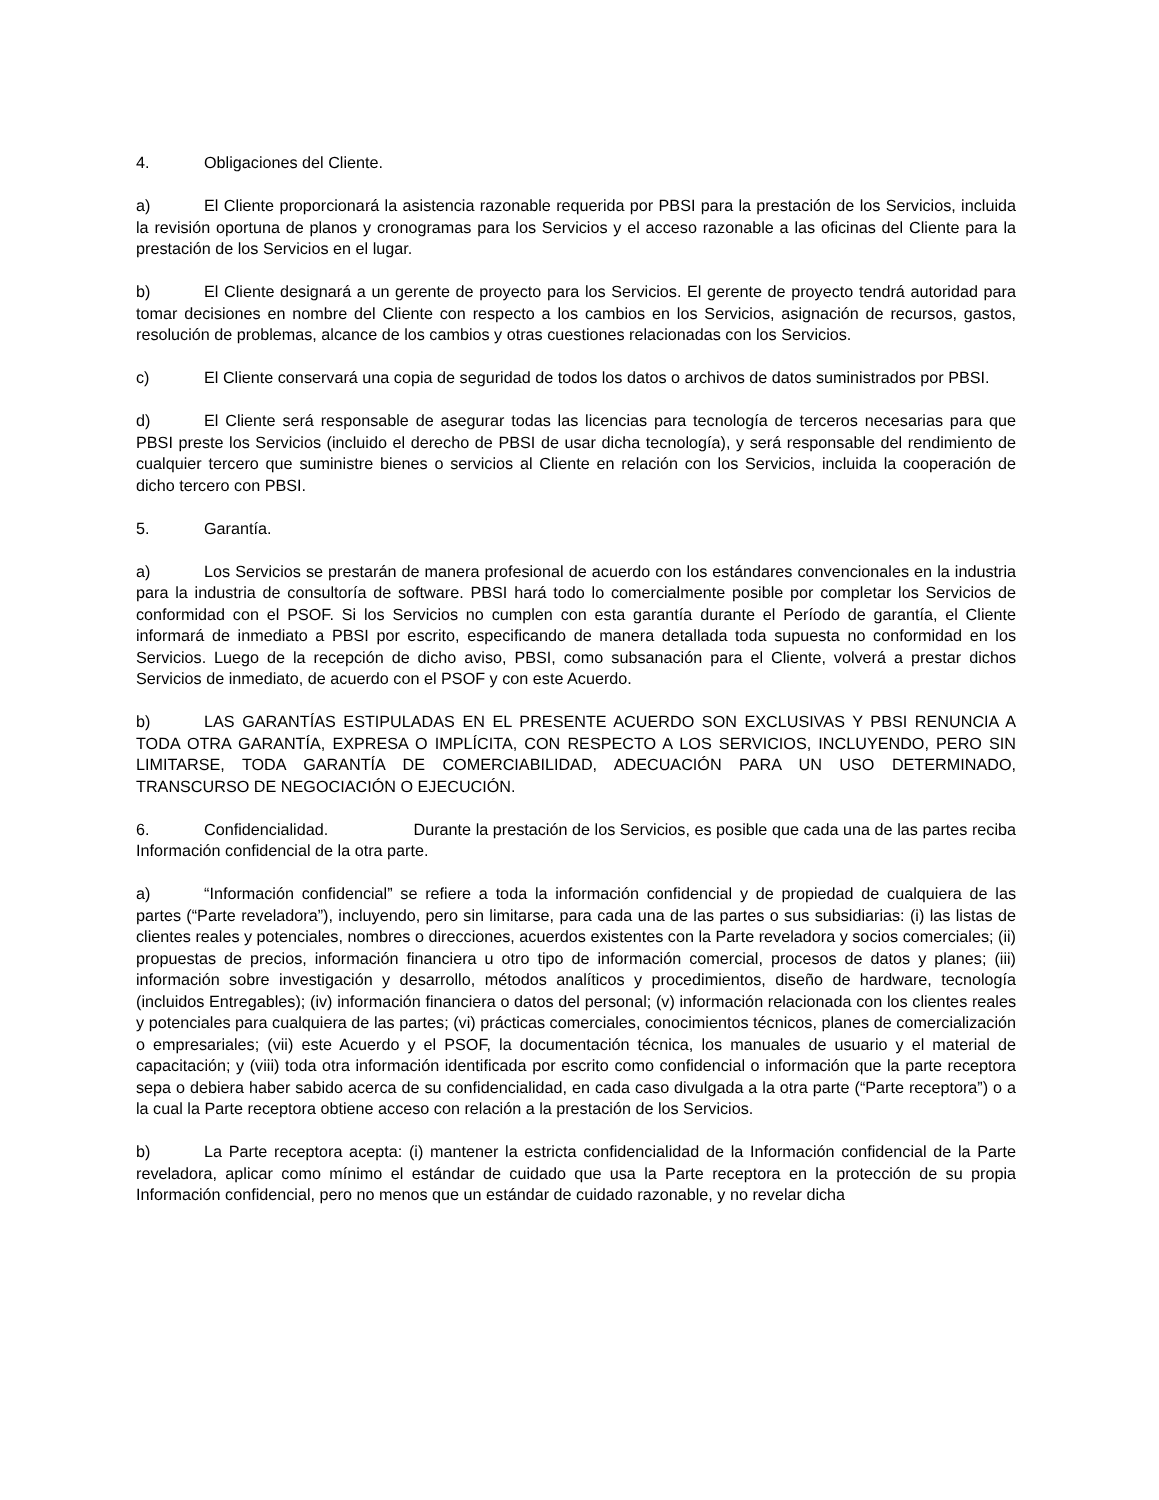4. Obligaciones del Cliente.
a) El Cliente proporcionará la asistencia razonable requerida por PBSI para la prestación de los Servicios, incluida la revisión oportuna de planos y cronogramas para los Servicios y el acceso razonable a las oficinas del Cliente para la prestación de los Servicios en el lugar.
b) El Cliente designará a un gerente de proyecto para los Servicios. El gerente de proyecto tendrá autoridad para tomar decisiones en nombre del Cliente con respecto a los cambios en los Servicios, asignación de recursos, gastos, resolución de problemas, alcance de los cambios y otras cuestiones relacionadas con los Servicios.
c) El Cliente conservará una copia de seguridad de todos los datos o archivos de datos suministrados por PBSI.
d) El Cliente será responsable de asegurar todas las licencias para tecnología de terceros necesarias para que PBSI preste los Servicios (incluido el derecho de PBSI de usar dicha tecnología), y será responsable del rendimiento de cualquier tercero que suministre bienes o servicios al Cliente en relación con los Servicios, incluida la cooperación de dicho tercero con PBSI.
5. Garantía.
a) Los Servicios se prestarán de manera profesional de acuerdo con los estándares convencionales en la industria para la industria de consultoría de software. PBSI hará todo lo comercialmente posible por completar los Servicios de conformidad con el PSOF. Si los Servicios no cumplen con esta garantía durante el Período de garantía, el Cliente informará de inmediato a PBSI por escrito, especificando de manera detallada toda supuesta no conformidad en los Servicios. Luego de la recepción de dicho aviso, PBSI, como subsanación para el Cliente, volverá a prestar dichos Servicios de inmediato, de acuerdo con el PSOF y con este Acuerdo.
b) LAS GARANTÍAS ESTIPULADAS EN EL PRESENTE ACUERDO SON EXCLUSIVAS Y PBSI RENUNCIA A TODA OTRA GARANTÍA, EXPRESA O IMPLÍCITA, CON RESPECTO A LOS SERVICIOS, INCLUYENDO, PERO SIN LIMITARSE, TODA GARANTÍA DE COMERCIABILIDAD, ADECUACIÓN PARA UN USO DETERMINADO, TRANSCURSO DE NEGOCIACIÓN O EJECUCIÓN.
6. Confidencialidad. Durante la prestación de los Servicios, es posible que cada una de las partes reciba Información confidencial de la otra parte.
a) “Información confidencial” se refiere a toda la información confidencial y de propiedad de cualquiera de las partes (“Parte reveladora”), incluyendo, pero sin limitarse, para cada una de las partes o sus subsidiarias: (i) las listas de clientes reales y potenciales, nombres o direcciones, acuerdos existentes con la Parte reveladora y socios comerciales; (ii) propuestas de precios, información financiera u otro tipo de información comercial, procesos de datos y planes; (iii) información sobre investigación y desarrollo, métodos analíticos y procedimientos, diseño de hardware, tecnología (incluidos Entregables); (iv) información financiera o datos del personal; (v) información relacionada con los clientes reales y potenciales para cualquiera de las partes; (vi) prácticas comerciales, conocimientos técnicos, planes de comercialización o empresariales; (vii) este Acuerdo y el PSOF, la documentación técnica, los manuales de usuario y el material de capacitación; y (viii) toda otra información identificada por escrito como confidencial o información que la parte receptora sepa o debiera haber sabido acerca de su confidencialidad, en cada caso divulgada a la otra parte (“Parte receptora”) o a la cual la Parte receptora obtiene acceso con relación a la prestación de los Servicios.
b) La Parte receptora acepta: (i) mantener la estricta confidencialidad de la Información confidencial de la Parte reveladora, aplicar como mínimo el estándar de cuidado que usa la Parte receptora en la protección de su propia Información confidencial, pero no menos que un estándar de cuidado razonable, y no revelar dicha